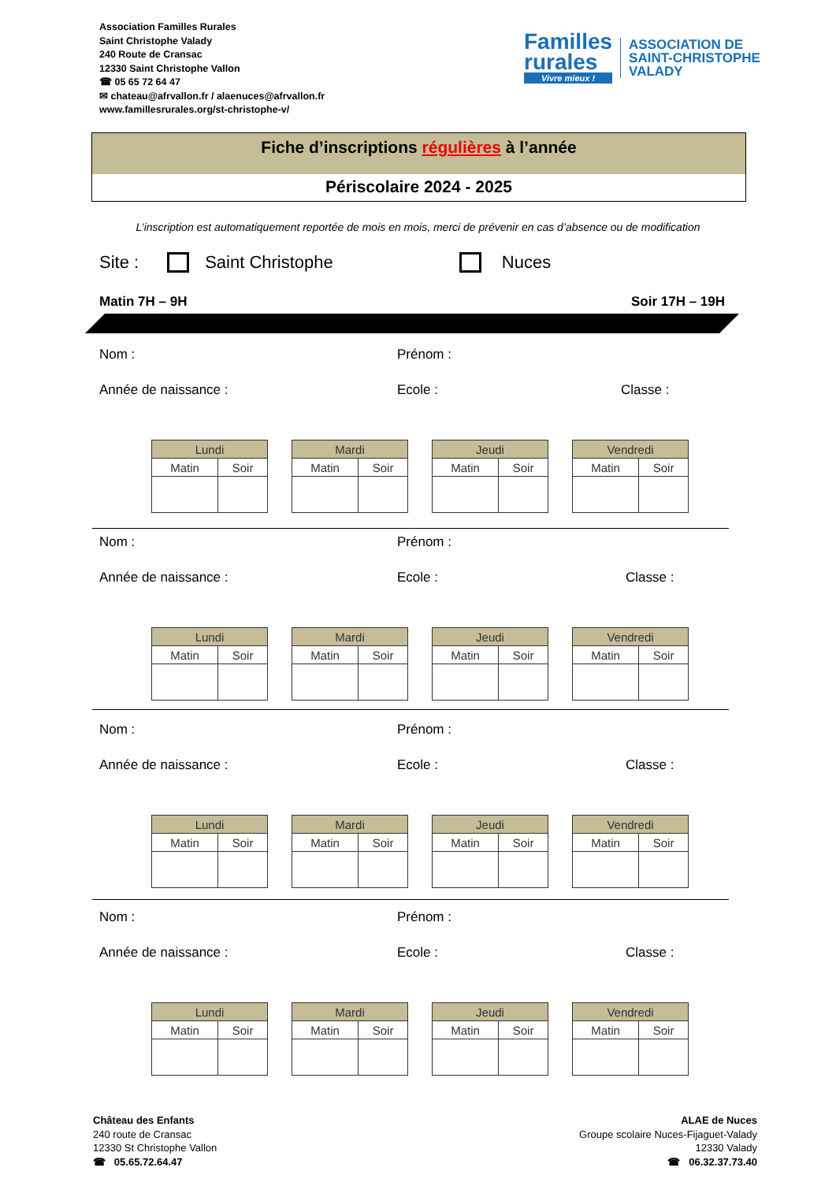Association Familles Rurales
Saint Christophe Valady
240 Route de Cransac
12330 Saint Christophe Vallon
☎ 05 65 72 64 47
✉ chateau@afrvallon.fr / alaenuces@afrvallon.fr
www.famillesrurales.org/st-christophe-v/
Familles
rurales
Vivre mieux !
ASSOCIATION DE
SAINT-CHRISTOPHE
VALADY
Fiche d’inscriptions régulières à l’année
Périscolaire 2024 - 2025
L’inscription est automatiquement reportée de mois en mois, merci de prévenir en cas d’absence ou de modification
Site : Saint Christophe Nuces
Matin 7H – 9H Soir 17H – 19H
Nom : Prénom :
Année de naissance : Ecole : Classe :
| Lundi | |
| --- | --- |
| Matin | Soir |
| Mardi | |
| --- | --- |
| Matin | Soir |
| Jeudi | |
| --- | --- |
| Matin | Soir |
| Vendredi | |
| --- | --- |
| Matin | Soir |
Nom : Prénom :
Année de naissance : Ecole : Classe :
| Lundi | |
| --- | --- |
| Matin | Soir |
| Mardi | |
| --- | --- |
| Matin | Soir |
| Jeudi | |
| --- | --- |
| Matin | Soir |
| Vendredi | |
| --- | --- |
| Matin | Soir |
Nom : Prénom :
Année de naissance : Ecole : Classe :
| Lundi | |
| --- | --- |
| Matin | Soir |
| Mardi | |
| --- | --- |
| Matin | Soir |
| Jeudi | |
| --- | --- |
| Matin | Soir |
| Vendredi | |
| --- | --- |
| Matin | Soir |
Nom : Prénom :
Année de naissance : Ecole : Classe :
| Lundi | |
| --- | --- |
| Matin | Soir |
| Mardi | |
| --- | --- |
| Matin | Soir |
| Jeudi | |
| --- | --- |
| Matin | Soir |
| Vendredi | |
| --- | --- |
| Matin | Soir |
Château des Enfants
240 route de Cransac
12330 St Christophe Vallon
☎ 05.65.72.64.47
ALAE de Nuces
Groupe scolaire Nuces-Fijaguet-Valady
12330 Valady
☎ 06.32.37.73.40